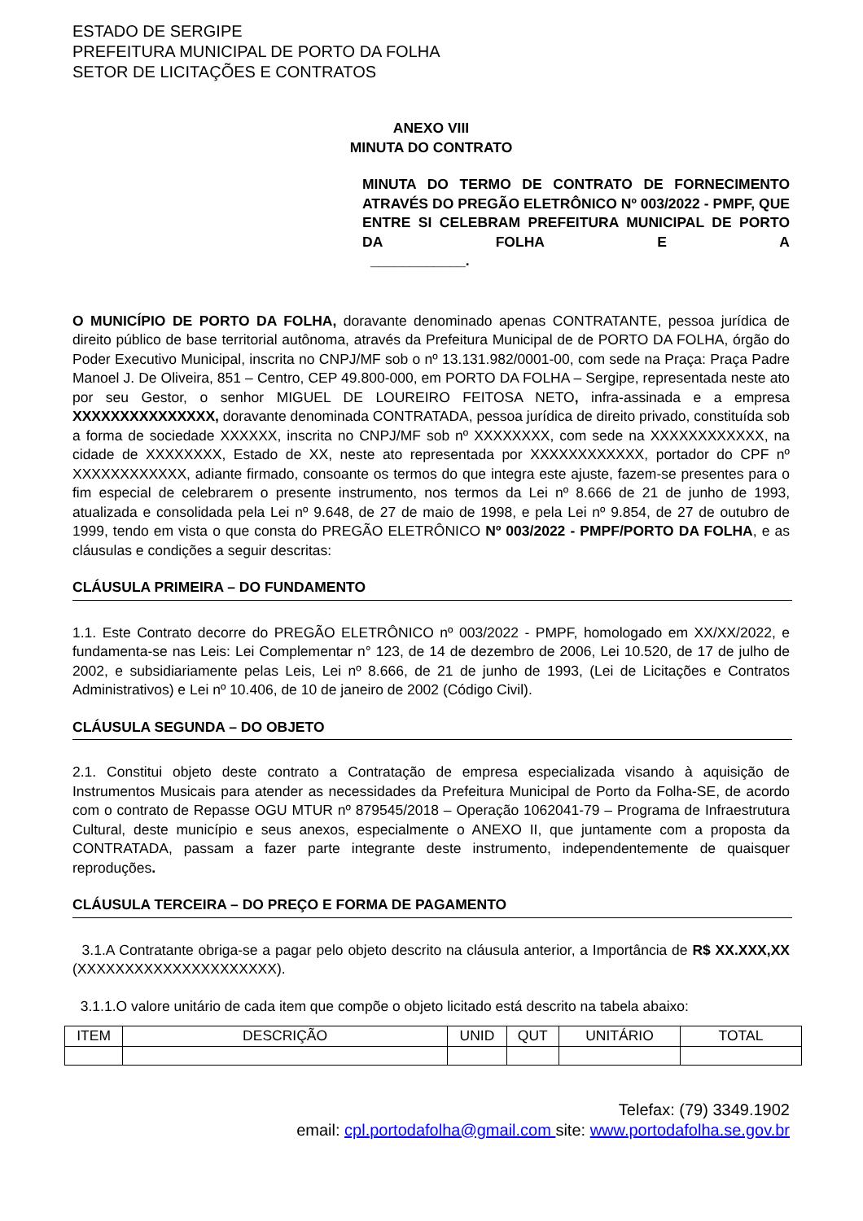ESTADO DE SERGIPE
PREFEITURA MUNICIPAL DE PORTO DA FOLHA
SETOR DE LICITAÇÕES E CONTRATOS
ANEXO VIII
MINUTA DO CONTRATO
MINUTA DO TERMO DE CONTRATO DE FORNECIMENTO ATRAVÉS DO PREGÃO ELETRÔNICO Nº 003/2022 - PMPF, QUE ENTRE SI CELEBRAM PREFEITURA MUNICIPAL DE PORTO DA FOLHA E A
____________.
O MUNICÍPIO DE PORTO DA FOLHA, doravante denominado apenas CONTRATANTE, pessoa jurídica de direito público de base territorial autônoma, através da Prefeitura Municipal de de PORTO DA FOLHA, órgão do Poder Executivo Municipal, inscrita no CNPJ/MF sob o nº 13.131.982/0001-00, com sede na Praça: Praça Padre Manoel J. De Oliveira, 851 – Centro, CEP 49.800-000, em PORTO DA FOLHA – Sergipe, representada neste ato por seu Gestor, o senhor MIGUEL DE LOUREIRO FEITOSA NETO, infra-assinada e a empresa XXXXXXXXXXXXXXX, doravante denominada CONTRATADA, pessoa jurídica de direito privado, constituída sob a forma de sociedade XXXXXX, inscrita no CNPJ/MF sob nº XXXXXXXX, com sede na XXXXXXXXXXXX, na cidade de XXXXXXXX, Estado de XX, neste ato representada por XXXXXXXXXXXX, portador do CPF nº XXXXXXXXXXXX, adiante firmado, consoante os termos do que integra este ajuste, fazem-se presentes para o fim especial de celebrarem o presente instrumento, nos termos da Lei nº 8.666 de 21 de junho de 1993, atualizada e consolidada pela Lei nº 9.648, de 27 de maio de 1998, e pela Lei nº 9.854, de 27 de outubro de 1999, tendo em vista o que consta do PREGÃO ELETRÔNICO Nº 003/2022 - PMPF/PORTO DA FOLHA, e as cláusulas e condições a seguir descritas:
CLÁUSULA PRIMEIRA – DO FUNDAMENTO
1.1. Este Contrato decorre do PREGÃO ELETRÔNICO nº 003/2022 - PMPF, homologado em XX/XX/2022, e fundamenta-se nas Leis: Lei Complementar n° 123, de 14 de dezembro de 2006, Lei 10.520, de 17 de julho de 2002, e subsidiariamente pelas Leis, Lei nº 8.666, de 21 de junho de 1993, (Lei de Licitações e Contratos Administrativos) e Lei nº 10.406, de 10 de janeiro de 2002 (Código Civil).
CLÁUSULA SEGUNDA – DO OBJETO
2.1. Constitui objeto deste contrato a Contratação de empresa especializada visando à aquisição de Instrumentos Musicais para atender as necessidades da Prefeitura Municipal de Porto da Folha-SE, de acordo com o contrato de Repasse OGU MTUR nº 879545/2018 – Operação 1062041-79 – Programa de Infraestrutura Cultural, deste município e seus anexos, especialmente o ANEXO II, que juntamente com a proposta da CONTRATADA, passam a fazer parte integrante deste instrumento, independentemente de quaisquer reproduções.
CLÁUSULA TERCEIRA – DO PREÇO E FORMA DE PAGAMENTO
3.1.A Contratante obriga-se a pagar pelo objeto descrito na cláusula anterior, a Importância de R$ XX.XXX,XX (XXXXXXXXXXXXXXXXXXXXX).
3.1.1.O valore unitário de cada item que compõe o objeto licitado está descrito na tabela abaixo:
| ITEM | DESCRIÇÃO | UNID | QUT | UNITÁRIO | TOTAL |
| --- | --- | --- | --- | --- | --- |
Telefax: (79) 3349.1902
email: cpl.portodafolha@gmail.com site: www.portodafolha.se.gov.br